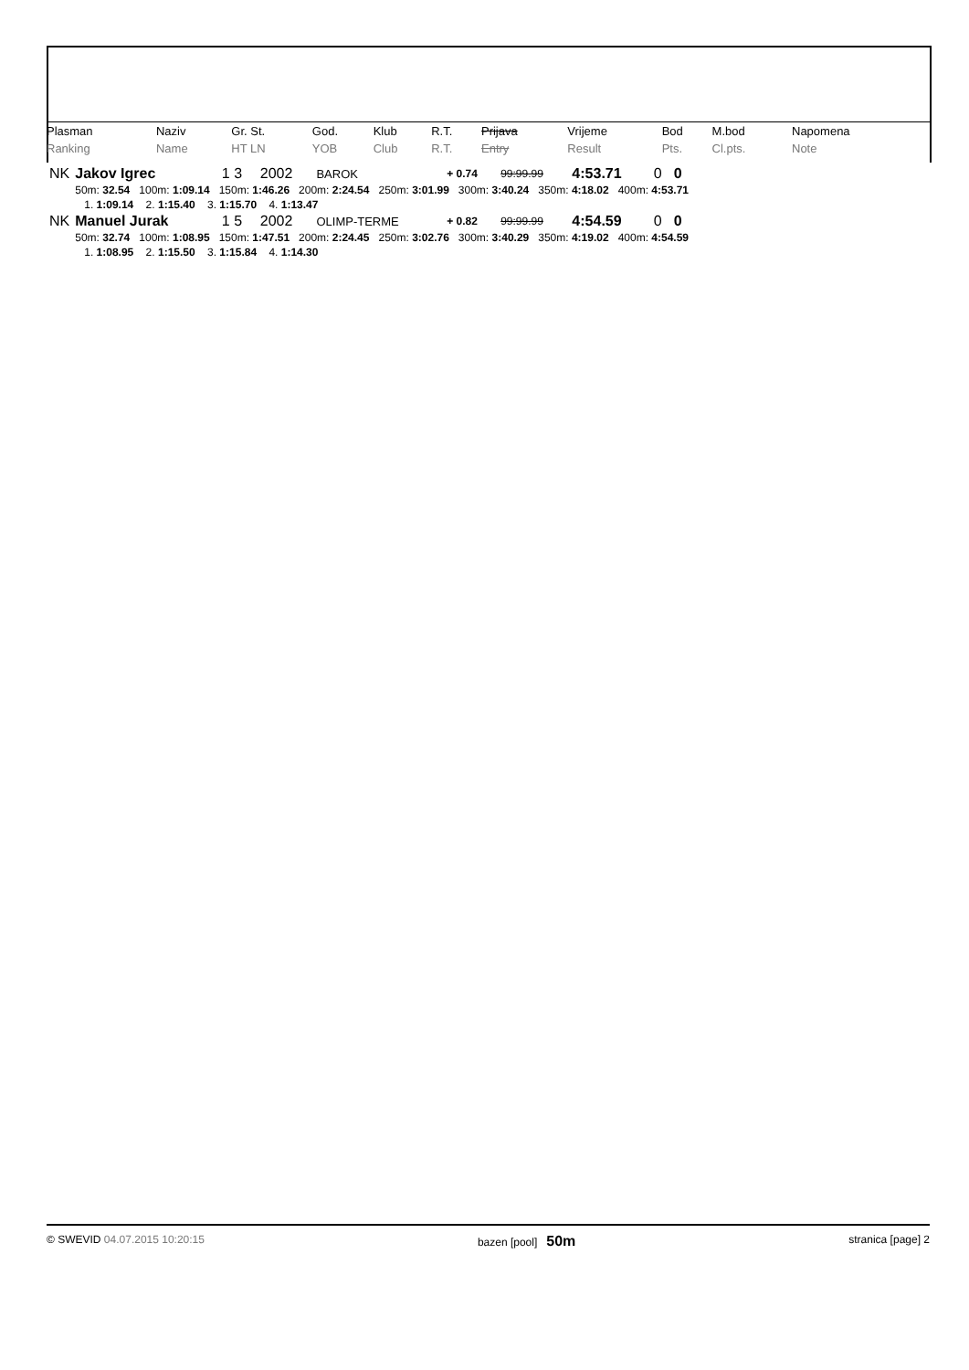| Plasman | Naziv | Gr. St. | God. | Klub | R.T. | Prijava | Vrijeme | Bod | M.bod | Napomena |
| --- | --- | --- | --- | --- | --- | --- | --- | --- | --- | --- |
| Ranking | Name | HT LN | YOB | Club | R.T. | Entry | Result | Pts. | Cl.pts. | Note |
| NK | Jakov Igrec | 1 3 | 2002 | BAROK | + 0.74 | 99:99.99 | 4:53.71 | 0 | 0 |
| | 50m: 32.54 100m: 1:09.14 150m: 1:46.26 200m: 2:24.54 250m: 3:01.99 300m: 3:40.24 350m: 4:18.02 400m: 4:53.71 | | | | | | | | |
| | 1. 1:09.14 2. 1:15.40 3. 1:15.70 4. 1:13.47 | | | | | | | | |
| NK | Manuel Jurak | 1 5 | 2002 | OLIMP-TERME | + 0.82 | 99:99.99 | 4:54.59 | 0 | 0 |
| | 50m: 32.74 100m: 1:08.95 150m: 1:47.51 200m: 2:24.45 250m: 3:02.76 300m: 3:40.29 350m: 4:19.02 400m: 4:54.59 | | | | | | | | |
| | 1. 1:08.95 2. 1:15.50 3. 1:15.84 4. 1:14.30 | | | | | | | | |
© SWEVID 04.07.2015 10:20:15 bazen [pool] 50m stranica [page] 2